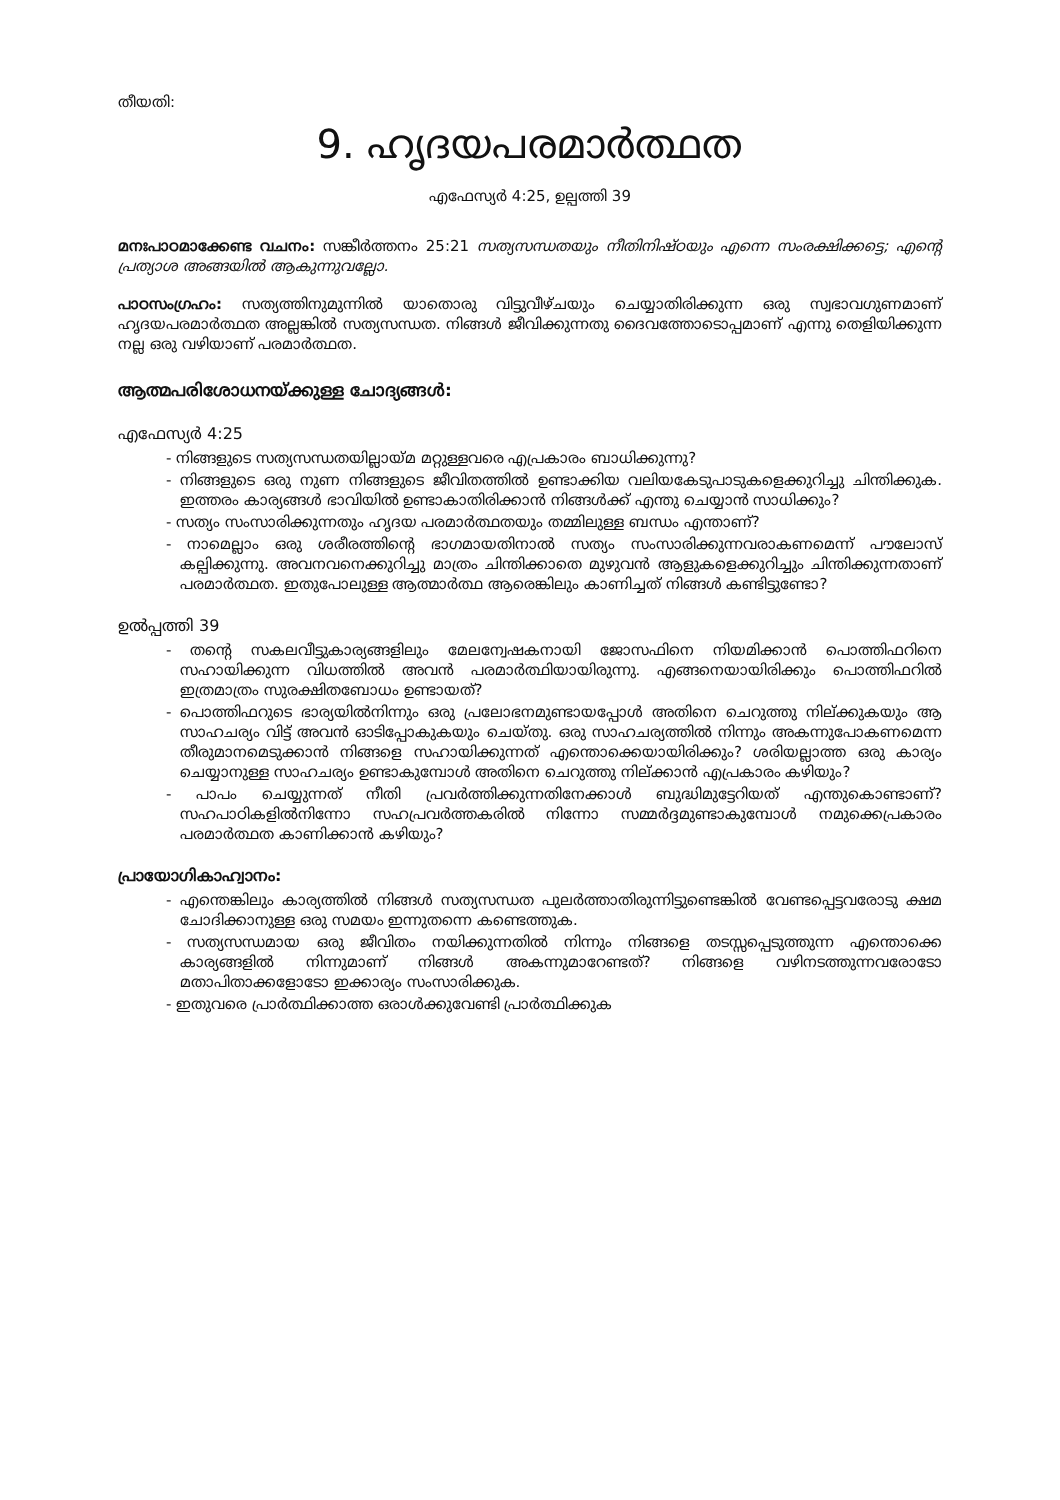തീയതി:
9. ഹൃദയപരമാർത്ഥത
എഫേസ്യർ 4:25, ഉല്പത്തി 39
മനഃപാഠമാക്കേണ്ട വചനം: സങ്കീർത്തനം 25:21 സത്യസന്ധതയും നീതിനിഷ്ഠയും എന്നെ സംരക്ഷിക്കട്ടെ; എന്റെ പ്രത്യാശ അങ്ങയിൽ ആകുന്നുവല്ലോ.
പാഠസംഗ്രഹം: സത്യത്തിനുമുന്നിൽ യാതൊരു വിട്ടുവീഴ്ചയും ചെയ്യാതിരിക്കുന്ന ഒരു സ്വഭാവഗുണമാണ് ഹൃദയപരമാർത്ഥത അല്ലങ്കിൽ സത്യസന്ധത. നിങ്ങൾ ജീവിക്കുന്നതു ദൈവത്തോടൊപ്പമാണ് എന്നു തെളിയിക്കുന്ന നല്ല ഒരു വഴിയാണ് പരമാർത്ഥത.
ആത്മപരിശോധനയ്ക്കുള്ള ചോദ്യങ്ങൾ:
എഫേസ്യർ 4:25
- നിങ്ങളുടെ സത്യസന്ധതയില്ലായ്മ മറ്റുള്ളവരെ എപ്രകാരം ബാധിക്കുന്നു?
- നിങ്ങളുടെ ഒരു നുണ നിങ്ങളുടെ ജീവിതത്തിൽ ഉണ്ടാക്കിയ വലിയകേടുപാടുകളെക്കുറിച്ചു ചിന്തിക്കുക. ഇത്തരം കാര്യങ്ങൾ ഭാവിയിൽ ഉണ്ടാകാതിരിക്കാൻ നിങ്ങൾക്ക് എന്തു ചെയ്യാൻ സാധിക്കും?
- സത്യം സംസാരിക്കുന്നതും ഹൃദയ പരമാർത്ഥതയും തമ്മിലുള്ള ബന്ധം എന്താണ്?
- നാമെല്ലാം ഒരു ശരീരത്തിന്റെ ഭാഗമായതിനാൽ സത്യം സംസാരിക്കുന്നവരാകണമെന്ന് പൗലോസ് കല്പിക്കുന്നു. അവനവനെക്കുറിച്ചു മാത്രം ചിന്തിക്കാതെ മുഴുവൻ ആളുകളെക്കുറിച്ചും ചിന്തിക്കുന്നതാണ് പരമാർത്ഥത. ഇതുപോലുള്ള ആത്മാർത്ഥ ആരെങ്കിലും കാണിച്ചത് നിങ്ങൾ കണ്ടിട്ടുണ്ടോ?
ഉൽപ്പത്തി 39
- തന്റെ സകലവീട്ടുകാര്യങ്ങളിലും മേലന്വേഷകനായി ജോസഫിനെ നിയമിക്കാൻ പൊത്തിഫറിനെ സഹായിക്കുന്ന വിധത്തിൽ അവൻ പരമാർത്ഥിയായിരുന്നു. എങ്ങനെയായിരിക്കും പൊത്തിഫറിൽ ഇത്രമാത്രം സുരക്ഷിതബോധം ഉണ്ടായത്?
- പൊത്തിഫറുടെ ഭാര്യയിൽനിന്നും ഒരു പ്രലോഭനമുണ്ടായപ്പോൾ അതിനെ ചെറുത്തു നില്ക്കുകയും ആ സാഹചര്യം വിട്ട് അവൻ ഓടിപ്പോകുകയും ചെയ്തു. ഒരു സാഹചര്യത്തിൽ നിന്നും അകന്നുപോകണമെന്ന തീരുമാനമെടുക്കാൻ നിങ്ങളെ സഹായിക്കുന്നത് എന്തൊക്കെയായിരിക്കും? ശരിയല്ലാത്ത ഒരു കാര്യം ചെയ്യാനുള്ള സാഹചര്യം ഉണ്ടാകുമ്പോൾ അതിനെ ചെറുത്തു നില്ക്കാൻ എപ്രകാരം കഴിയും?
- പാപം ചെയ്യുന്നത് നീതി പ്രവർത്തിക്കുന്നതിനേക്കാൾ ബുദ്ധിമുട്ടേറിയത് എന്തുകൊണ്ടാണ്? സഹപാഠികളിൽനിന്നോ സഹപ്രവർത്തകരിൽ നിന്നോ സമ്മർദ്ദമുണ്ടാകുമ്പോൾ നമുക്കെപ്രകാരം പരമാർത്ഥത കാണിക്കാൻ കഴിയും?
പ്രായോഗികാഹ്വാനം:
- എന്തെങ്കിലും കാര്യത്തിൽ നിങ്ങൾ സത്യസന്ധത പുലർത്താതിരുന്നിട്ടുണ്ടെങ്കിൽ വേണ്ടപ്പെട്ടവരോടു ക്ഷമ ചോദിക്കാനുള്ള ഒരു സമയം ഇന്നുതന്നെ കണ്ടെത്തുക.
- സത്യസന്ധമായ ഒരു ജീവിതം നയിക്കുന്നതിൽ നിന്നും നിങ്ങളെ തടസ്സപ്പെടുത്തുന്ന എന്തൊക്കെ കാര്യങ്ങളിൽ നിന്നുമാണ് നിങ്ങൾ അകന്നുമാറേണ്ടത്? നിങ്ങളെ വഴിനടത്തുന്നവരോടോ മതാപിതാക്കളോടോ ഇക്കാര്യം സംസാരിക്കുക.
- ഇതുവരെ പ്രാർത്ഥിക്കാത്ത ഒരാൾക്കുവേണ്ടി പ്രാർത്ഥിക്കുക